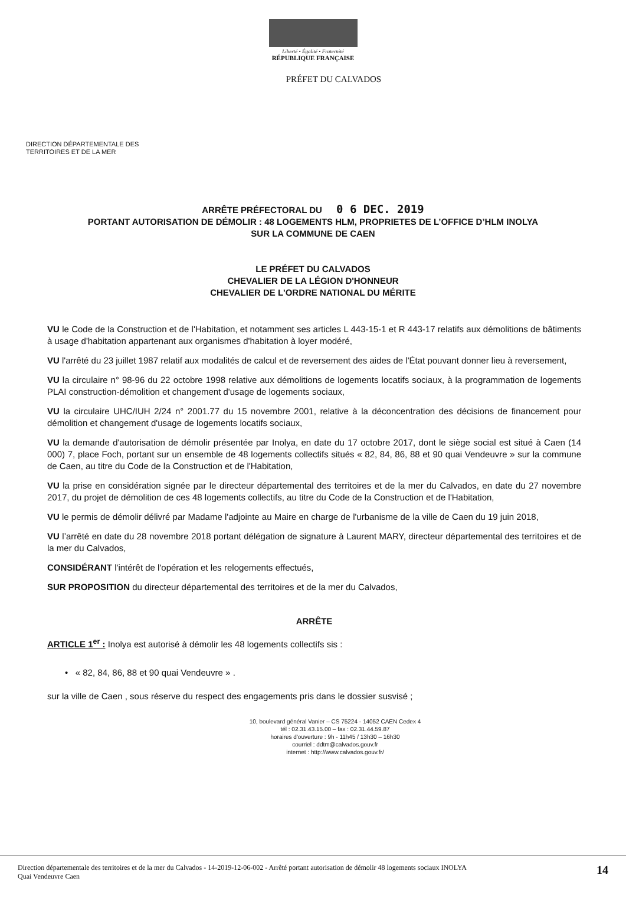Liberté • Égalité • Fraternité
RÉPUBLIQUE FRANÇAISE
PRÉFET DU CALVADOS
DIRECTION DÉPARTEMENTALE DES
TERRITOIRES ET DE LA MER
ARRÊTE PRÉFECTORAL DU 0 6 DEC. 2019
PORTANT AUTORISATION DE DÉMOLIR : 48 LOGEMENTS HLM, PROPRIETES DE L’OFFICE D’HLM INOLYA
SUR LA COMMUNE DE CAEN
LE PRÉFET DU CALVADOS
CHEVALIER DE LA LÉGION D'HONNEUR
CHEVALIER DE L'ORDRE NATIONAL DU MÉRITE
VU le Code de la Construction et de l'Habitation, et notamment ses articles L 443-15-1 et R 443-17 relatifs aux démolitions de bâtiments à usage d'habitation appartenant aux organismes d'habitation à loyer modéré,
VU l'arrêté du 23 juillet 1987 relatif aux modalités de calcul et de reversement des aides de l'État pouvant donner lieu à reversement,
VU la circulaire n° 98-96 du 22 octobre 1998 relative aux démolitions de logements locatifs sociaux, à la programmation de logements PLAI construction-démolition et changement d'usage de logements sociaux,
VU la circulaire UHC/IUH 2/24 n° 2001.77 du 15 novembre 2001, relative à la déconcentration des décisions de financement pour démolition et changement d'usage de logements locatifs sociaux,
VU la demande d'autorisation de démolir présentée par Inolya, en date du 17 octobre 2017, dont le siège social est situé à Caen (14 000) 7, place Foch, portant sur un ensemble de 48 logements collectifs situés « 82, 84, 86, 88 et 90 quai Vendeuvre » sur la commune de Caen, au titre du Code de la Construction et de l'Habitation,
VU la prise en considération signée par le directeur départemental des territoires et de la mer du Calvados, en date du 27 novembre 2017, du projet de démolition de ces 48 logements collectifs, au titre du Code de la Construction et de l'Habitation,
VU le permis de démolir délivré par Madame l'adjointe au Maire en charge de l'urbanisme de la ville de Caen du 19 juin 2018,
VU l’arrêté en date du 28 novembre 2018 portant délégation de signature à Laurent MARY, directeur départemental des territoires et de la mer du Calvados,
CONSIDÉRANT l'intérêt de l'opération et les relogements effectués,
SUR PROPOSITION du directeur départemental des territoires et de la mer du Calvados,
ARRÊTE
ARTICLE 1<sup>er</sup> : Inolya est autorisé à démolir les 48 logements collectifs sis :
• « 82, 84, 86, 88 et 90 quai Vendeuvre » .
sur la ville de Caen , sous réserve du respect des engagements pris dans le dossier susvisé ;
10, boulevard général Vanier – CS 75224 - 14052 CAEN Cedex 4
tél : 02.31.43.15.00 – fax : 02.31.44.59.87
horaires d'ouverture : 9h - 11h45 / 13h30 – 16h30
courriel : ddtm@calvados.gouv.fr
internet : http://www.calvados.gouv.fr/
Direction départementale des territoires et de la mer du Calvados - 14-2019-12-06-002 - Arrêté portant autorisation de démolir 48 logements sociaux INOLYA
Quai Vendeuvre Caen
14